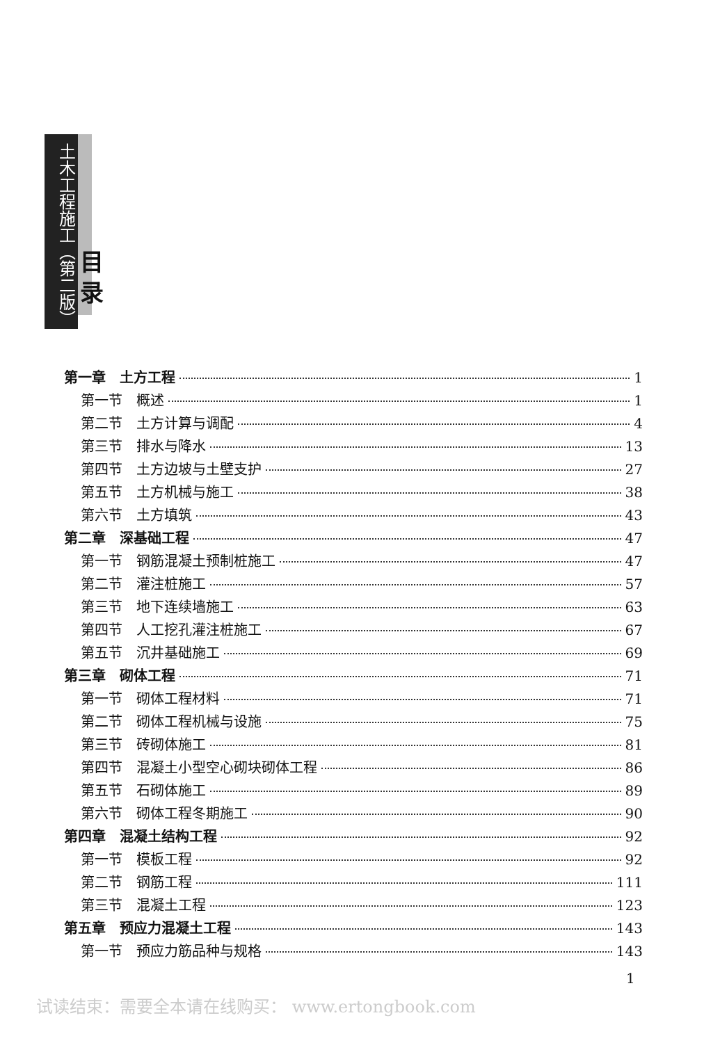土木工程施工（第二版）
目 录
第一章　土方工程 1
第一节　概述 1
第二节　土方计算与调配 4
第三节　排水与降水 13
第四节　土方边坡与土壁支护 27
第五节　土方机械与施工 38
第六节　土方填筑 43
第二章　深基础工程 47
第一节　钢筋混凝土预制桩施工 47
第二节　灌注桩施工 57
第三节　地下连续墙施工 63
第四节　人工挖孔灌注桩施工 67
第五节　沉井基础施工 69
第三章　砌体工程 71
第一节　砌体工程材料 71
第二节　砌体工程机械与设施 75
第三节　砖砌体施工 81
第四节　混凝土小型空心砌块砌体工程 86
第五节　石砌体施工 89
第六节　砌体工程冬期施工 90
第四章　混凝土结构工程 92
第一节　模板工程 92
第二节　钢筋工程 111
第三节　混凝土工程 123
第五章　预应力混凝土工程 143
第一节　预应力筋品种与规格 143
1
试读结束：需要全本请在线购买： www.ertongbook.com